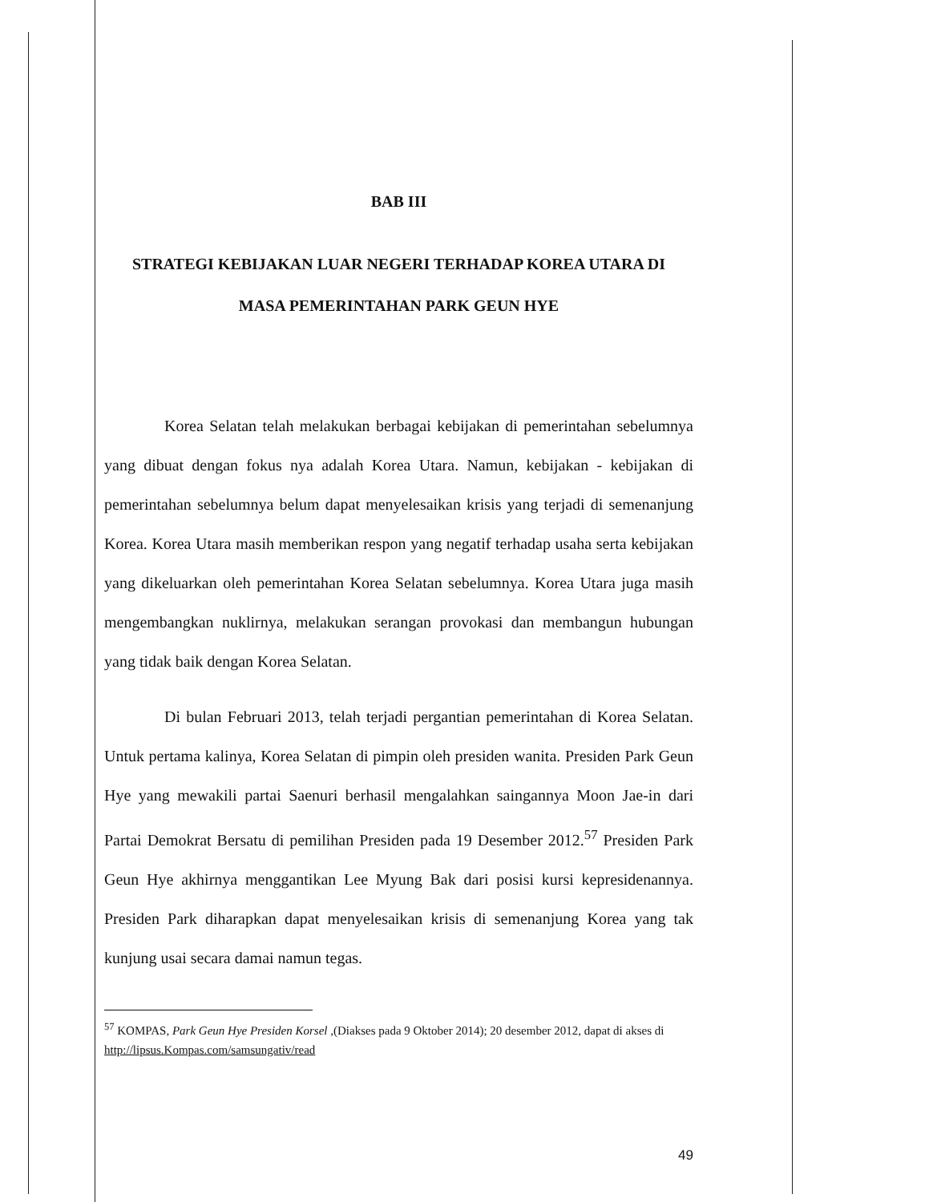BAB III
STRATEGI KEBIJAKAN LUAR NEGERI TERHADAP KOREA UTARA DI
MASA PEMERINTAHAN PARK GEUN HYE
Korea Selatan telah melakukan berbagai kebijakan di pemerintahan sebelumnya yang dibuat dengan fokus nya adalah Korea Utara. Namun, kebijakan - kebijakan di pemerintahan sebelumnya belum dapat menyelesaikan krisis yang terjadi di semenanjung Korea. Korea Utara masih memberikan respon yang negatif terhadap usaha serta kebijakan yang dikeluarkan oleh pemerintahan Korea Selatan sebelumnya. Korea Utara juga masih mengembangkan nuklirnya, melakukan serangan provokasi dan membangun hubungan yang tidak baik dengan Korea Selatan.
Di bulan Februari 2013, telah terjadi pergantian pemerintahan di Korea Selatan. Untuk pertama kalinya, Korea Selatan di pimpin oleh presiden wanita. Presiden Park Geun Hye yang mewakili partai Saenuri berhasil mengalahkan saingannya Moon Jae-in dari Partai Demokrat Bersatu di pemilihan Presiden pada 19 Desember 2012.<sup>57</sup> Presiden Park Geun Hye akhirnya menggantikan Lee Myung Bak dari posisi kursi kepresidenannya. Presiden Park diharapkan dapat menyelesaikan krisis di semenanjung Korea yang tak kunjung usai secara damai namun tegas.
<sup>57</sup> KOMPAS, Park Geun Hye Presiden Korsel ,(Diakses pada 9 Oktober 2014); 20 desember 2012, dapat di akses di http://lipsus.Kompas.com/samsungativ/read
49